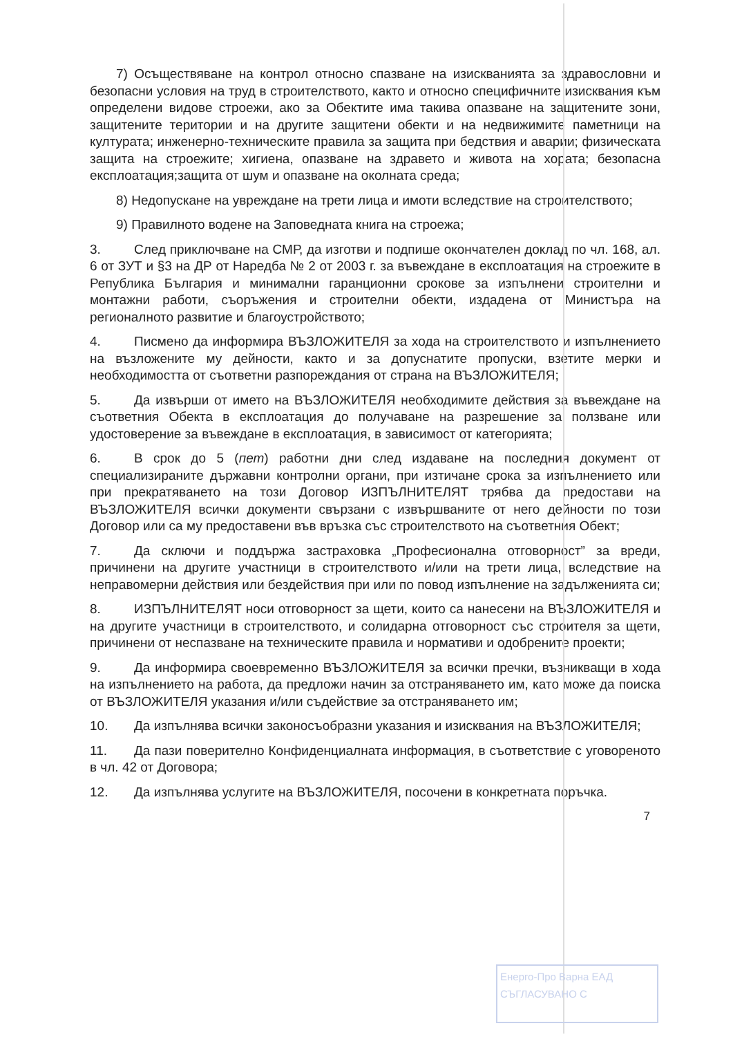7) Осъществяване на контрол относно спазване на изискванията за здравословни и безопасни условия на труд в строителството, както и относно специфичните изисквания към определени видове строежи, ако за Обектите има такива опазване на защитените зони, защитените територии и на другите защитени обекти и на недвижимите паметници на културата; инженерно-техническите правила за защита при бедствия и аварии; физическата защита на строежите; хигиена, опазване на здравето и живота на хората; безопасна експлоатация;защита от шум и опазване на околната среда;
8) Недопускане на увреждане на трети лица и имоти вследствие на строителството;
9) Правилното водене на Заповедната книга на строежа;
3. След приключване на СМР, да изготви и подпише окончателен доклад по чл. 168, ал. 6 от ЗУТ и §3 на ДР от Наредба № 2 от 2003 г. за въвеждане в експлоатация на строежите в Република България и минимални гаранционни срокове за изпълнени строителни и монтажни работи, съоръжения и строителни обекти, издадена от Министъра на регионалното развитие и благоустройството;
4. Писмено да информира ВЪЗЛОЖИТЕЛЯ за хода на строителството и изпълнението на възложените му дейности, както и за допуснатите пропуски, взетите мерки и необходимостта от съответни разпореждания от страна на ВЪЗЛОЖИТЕЛЯ;
5. Да извърши от името на ВЪЗЛОЖИТЕЛЯ необходимите действия за въвеждане на съответния Обекта в експлоатация до получаване на разрешение за ползване или удостоверение за въвеждане в експлоатация, в зависимост от категорията;
6. В срок до 5 (пет) работни дни след издаване на последния документ от специализираните държавни контролни органи, при изтичане срока за изпълнението или при прекратяването на този Договор ИЗПЪЛНИТЕЛЯТ трябва да предостави на ВЪЗЛОЖИТЕЛЯ всички документи свързани с извършваните от него дейности по този Договор или са му предоставени във връзка със строителството на съответния Обект;
7. Да сключи и поддържа застраховка „Професионална отговорност” за вреди, причинени на другите участници в строителството и/или на трети лица, вследствие на неправомерни действия или бездействия при или по повод изпълнение на задълженията си;
8. ИЗПЪЛНИТЕЛЯТ носи отговорност за щети, които са нанесени на ВЪЗЛОЖИТЕЛЯ и на другите участници в строителството, и солидарна отговорност със строителя за щети, причинени от неспазване на техническите правила и нормативи и одобрените проекти;
9. Да информира своевременно ВЪЗЛОЖИТЕЛЯ за всички пречки, възникващи в хода на изпълнението на работа, да предложи начин за отстраняването им, като може да поиска от ВЪЗЛОЖИТЕЛЯ указания и/или съдействие за отстраняването им;
10. Да изпълнява всички законосъобразни указания и изисквания на ВЪЗЛОЖИТЕЛЯ;
11. Да пази поверително Конфиденциалната информация, в съответствие с уговореното в чл. 42 от Договора;
12. Да изпълнява услугите на ВЪЗЛОЖИТЕЛЯ, посочени в конкретната поръчка.
7
Енерго-Про Варна ЕАД
СЪГЛАСУВАНО С